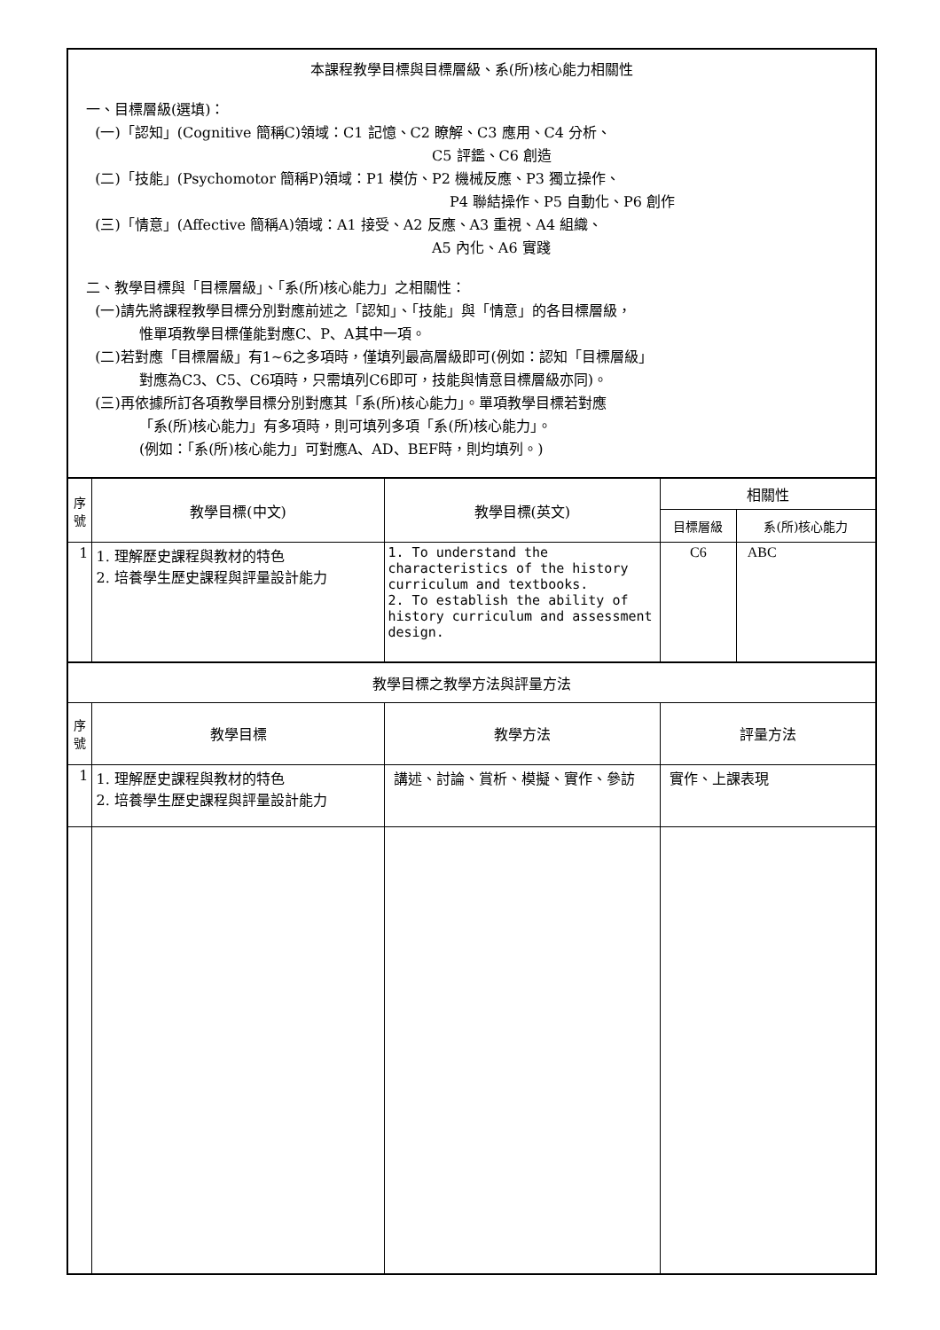| 本課程教學目標與目標層級、系(所)核心能力相關性 一、目標層級(選填)： (一)「認知」(Cognitive 簡稱C)領域：C1 記憶、C2 瞭解、C3 應用、C4 分析、 C5 評鑑、C6 創造 (二)「技能」(Psychomotor 簡稱P)領域：P1 模仿、P2 機械反應、P3 獨立操作、 P4 聯結操作、P5 自動化、P6 創作 (三)「情意」(Affective 簡稱A)領域：A1 接受、A2 反應、A3 重視、A4 組織、 A5 內化、A6 實踐 二、教學目標與「目標層級」、「系(所)核心能力」之相關性： (一)請先將課程教學目標分別對應前述之「認知」、「技能」與「情意」的各目標層級， 惟單項教學目標僅能對應C、P、A其中一項。 (二)若對應「目標層級」有1~6之多項時，僅填列最高層級即可(例如：認知「目標層級」 對應為C3、C5、C6項時，只需填列C6即可，技能與情意目標層級亦同)。 (三)再依據所訂各項教學目標分別對應其「系(所)核心能力」。單項教學目標若對應 「系(所)核心能力」有多項時，則可填列多項「系(所)核心能力」。 (例如：「系(所)核心能力」可對應A、AD、BEF時，則均填列。) | | | | |
| 序 號 | 教學目標(中文) | 教學目標(英文) | 相關性 | |
| | | | 目標層級 | 系(所)核心能力 |
| 1 | 1. 理解歷史課程與教材的特色 2. 培養學生歷史課程與評量設計能力 | 1. To understand the characteristics of the history curriculum and textbooks. 2. To establish the ability of history curriculum and assessment design. | C6 | ABC |
| 教學目標之教學方法與評量方法 | | | | |
| 序 號 | 教學目標 | 教學方法 | 評量方法 | |
| 1 | 1. 理解歷史課程與教材的特色 2. 培養學生歷史課程與評量設計能力 | 講述、討論、賞析、模擬、實作、參訪 | 實作、上課表現 | |